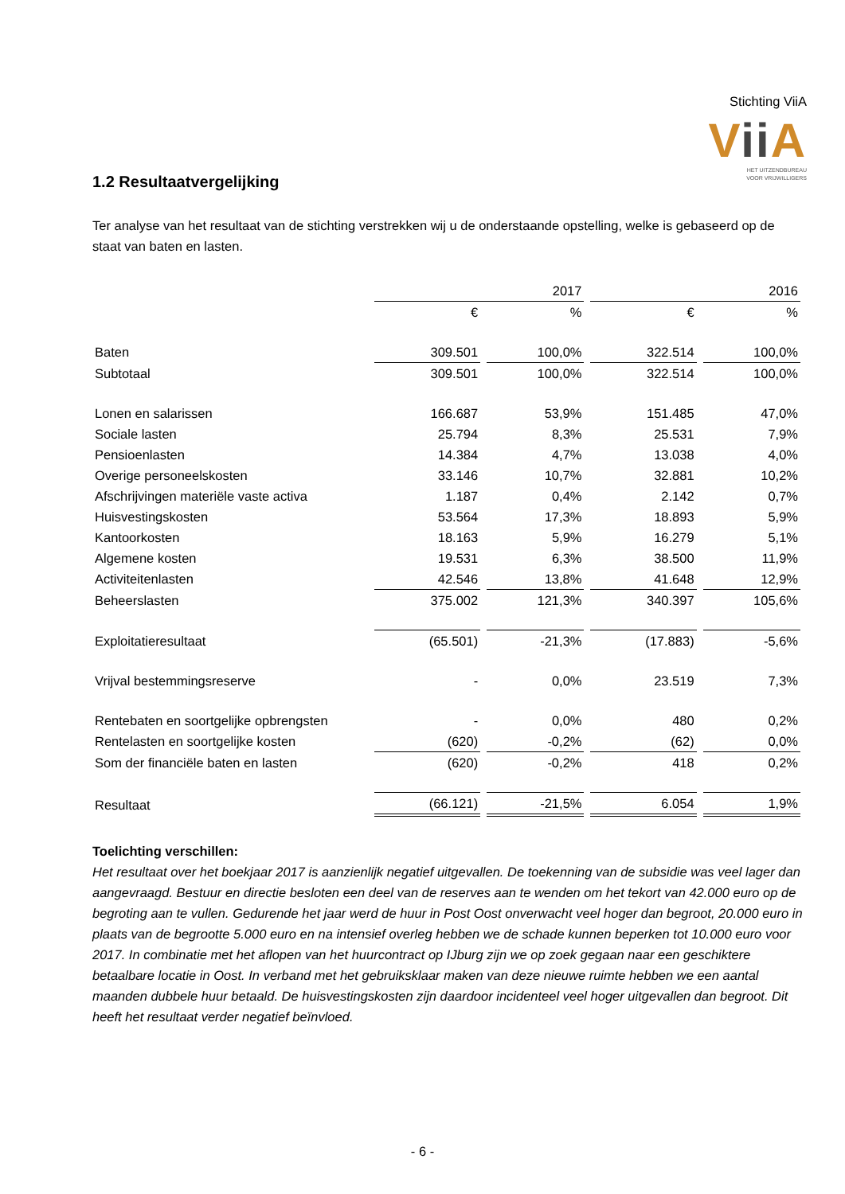Stichting ViiA
Vii A
HET UITZENDBUREAU
VOOR VRIJWILLIGERS
1.2 Resultaatvergelijking
Ter analyse van het resultaat van de stichting verstrekken wij u de onderstaande opstelling, welke is gebaseerd op de staat van baten en lasten.
| | 2017 | | 2016 | |
| --- | --- | --- | --- | --- |
| | € | % | € | % |
| Baten | 309.501 | 100,0% | 322.514 | 100,0% |
| Subtotaal | 309.501 | 100,0% | 322.514 | 100,0% |
| Lonen en salarissen | 166.687 | 53,9% | 151.485 | 47,0% |
| Sociale lasten | 25.794 | 8,3% | 25.531 | 7,9% |
| Pensioenlasten | 14.384 | 4,7% | 13.038 | 4,0% |
| Overige personeelskosten | 33.146 | 10,7% | 32.881 | 10,2% |
| Afschrijvingen materiële vaste activa | 1.187 | 0,4% | 2.142 | 0,7% |
| Huisvestingskosten | 53.564 | 17,3% | 18.893 | 5,9% |
| Kantoorkosten | 18.163 | 5,9% | 16.279 | 5,1% |
| Algemene kosten | 19.531 | 6,3% | 38.500 | 11,9% |
| Activiteitenlasten | 42.546 | 13,8% | 41.648 | 12,9% |
| Beheerslasten | 375.002 | 121,3% | 340.397 | 105,6% |
| Exploitatieresultaat | (65.501) | -21,3% | (17.883) | -5,6% |
| Vrijval bestemmingsreserve | - | 0,0% | 23.519 | 7,3% |
| Rentebaten en soortgelijke opbrengsten | - | 0,0% | 480 | 0,2% |
| Rentelasten en soortgelijke kosten | (620) | -0,2% | (62) | 0,0% |
| Som der financiële baten en lasten | (620) | -0,2% | 418 | 0,2% |
| Resultaat | (66.121) | -21,5% | 6.054 | 1,9% |
Toelichting verschillen:
Het resultaat over het boekjaar 2017 is aanzienlijk negatief uitgevallen. De toekenning van de subsidie was veel lager dan aangevraagd. Bestuur en directie besloten een deel van de reserves aan te wenden om het tekort van 42.000 euro op de begroting aan te vullen. Gedurende het jaar werd de huur in Post Oost onverwacht veel hoger dan begroot, 20.000 euro in plaats van de begrootte 5.000 euro en na intensief overleg hebben we de schade kunnen beperken tot 10.000 euro voor 2017. In combinatie met het aflopen van het huurcontract op IJburg zijn we op zoek gegaan naar een geschiktere betaalbare locatie in Oost. In verband met het gebruiksklaar maken van deze nieuwe ruimte hebben we een aantal maanden dubbele huur betaald. De huisvestingskosten zijn daardoor incidenteel veel hoger uitgevallen dan begroot. Dit heeft het resultaat verder negatief beïnvloed.
- 6 -